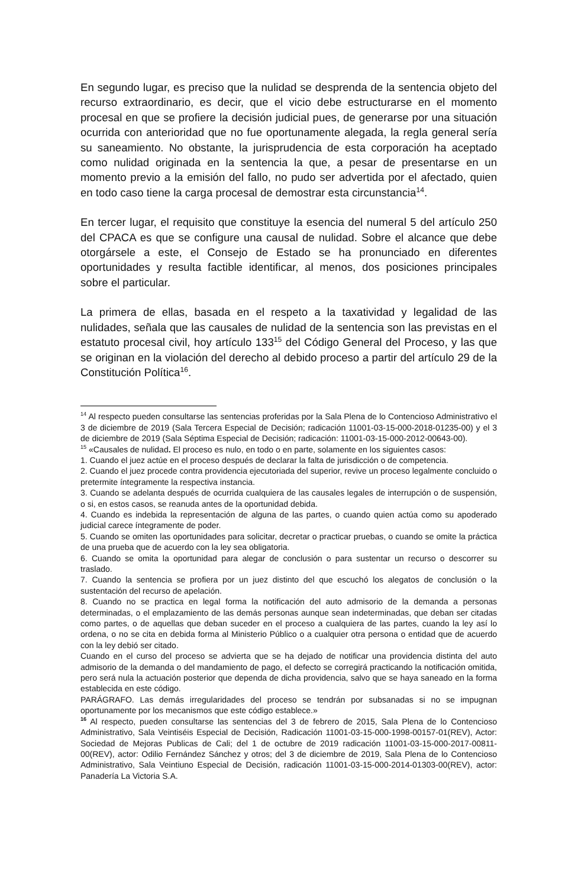En segundo lugar, es preciso que la nulidad se desprenda de la sentencia objeto del recurso extraordinario, es decir, que el vicio debe estructurarse en el momento procesal en que se profiere la decisión judicial pues, de generarse por una situación ocurrida con anterioridad que no fue oportunamente alegada, la regla general sería su saneamiento. No obstante, la jurisprudencia de esta corporación ha aceptado como nulidad originada en la sentencia la que, a pesar de presentarse en un momento previo a la emisión del fallo, no pudo ser advertida por el afectado, quien en todo caso tiene la carga procesal de demostrar esta circunstancia<sup>14</sup>.
En tercer lugar, el requisito que constituye la esencia del numeral 5 del artículo 250 del CPACA es que se configure una causal de nulidad. Sobre el alcance que debe otorgársele a este, el Consejo de Estado se ha pronunciado en diferentes oportunidades y resulta factible identificar, al menos, dos posiciones principales sobre el particular.
La primera de ellas, basada en el respeto a la taxatividad y legalidad de las nulidades, señala que las causales de nulidad de la sentencia son las previstas en el estatuto procesal civil, hoy artículo 133<sup>15</sup> del Código General del Proceso, y las que se originan en la violación del derecho al debido proceso a partir del artículo 29 de la Constitución Política<sup>16</sup>.
<sup>14</sup> Al respecto pueden consultarse las sentencias proferidas por la Sala Plena de lo Contencioso Administrativo el 3 de diciembre de 2019 (Sala Tercera Especial de Decisión; radicación 11001-03-15-000-2018-01235-00) y el 3 de diciembre de 2019 (Sala Séptima Especial de Decisión; radicación: 11001-03-15-000-2012-00643-00).
<sup>15</sup> «Causales de nulidad. El proceso es nulo, en todo o en parte, solamente en los siguientes casos:
1. Cuando el juez actúe en el proceso después de declarar la falta de jurisdicción o de competencia.
2. Cuando el juez procede contra providencia ejecutoriada del superior, revive un proceso legalmente concluido o pretermite íntegramente la respectiva instancia.
3. Cuando se adelanta después de ocurrida cualquiera de las causales legales de interrupción o de suspensión, o si, en estos casos, se reanuda antes de la oportunidad debida.
4. Cuando es indebida la representación de alguna de las partes, o cuando quien actúa como su apoderado judicial carece íntegramente de poder.
5. Cuando se omiten las oportunidades para solicitar, decretar o practicar pruebas, o cuando se omite la práctica de una prueba que de acuerdo con la ley sea obligatoria.
6. Cuando se omita la oportunidad para alegar de conclusión o para sustentar un recurso o descorrer su traslado.
7. Cuando la sentencia se profiera por un juez distinto del que escuchó los alegatos de conclusión o la sustentación del recurso de apelación.
8. Cuando no se practica en legal forma la notificación del auto admisorio de la demanda a personas determinadas, o el emplazamiento de las demás personas aunque sean indeterminadas, que deban ser citadas como partes, o de aquellas que deban suceder en el proceso a cualquiera de las partes, cuando la ley así lo ordena, o no se cita en debida forma al Ministerio Público o a cualquier otra persona o entidad que de acuerdo con la ley debió ser citado.
Cuando en el curso del proceso se advierta que se ha dejado de notificar una providencia distinta del auto admisorio de la demanda o del mandamiento de pago, el defecto se corregirá practicando la notificación omitida, pero será nula la actuación posterior que dependa de dicha providencia, salvo que se haya saneado en la forma establecida en este código.
PARÁGRAFO. Las demás irregularidades del proceso se tendrán por subsanadas si no se impugnan oportunamente por los mecanismos que este código establece.»
<sup>16</sup> Al respecto, pueden consultarse las sentencias del 3 de febrero de 2015, Sala Plena de lo Contencioso Administrativo, Sala Veintiséis Especial de Decisión, Radicación 11001-03-15-000-1998-00157-01(REV), Actor: Sociedad de Mejoras Publicas de Cali; del 1 de octubre de 2019 radicación 11001-03-15-000-2017-00811-00(REV), actor: Odilio Fernández Sánchez y otros; del 3 de diciembre de 2019, Sala Plena de lo Contencioso Administrativo, Sala Veintiuno Especial de Decisión, radicación 11001-03-15-000-2014-01303-00(REV), actor: Panadería La Victoria S.A.